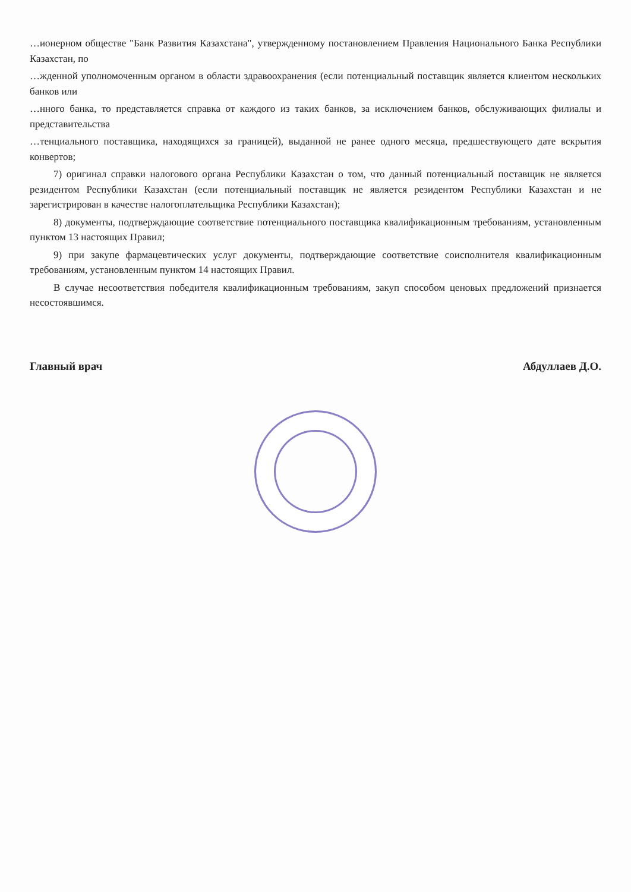…ионерном обществе "Банк Развития Казахстана", утвержденному постановлением Правления Национального Банка Республики Казахстан, по
…жденной уполномоченным органом в области здравоохранения (если потенциальный поставщик является клиентом нескольких банков или
…нного банка, то представляется справка от каждого из таких банков, за исключением банков, обслуживающих филиалы и представительства
…тенциального поставщика, находящихся за границей), выданной не ранее одного месяца, предшествующего дате вскрытия конвертов;
7) оригинал справки налогового органа Республики Казахстан о том, что данный потенциальный поставщик не является резидентом Республики Казахстан (если потенциальный поставщик не является резидентом Республики Казахстан и не зарегистрирован в качестве налогоплательщика Республики Казахстан);
8) документы, подтверждающие соответствие потенциального поставщика квалификационным требованиям, установленным пунктом 13 настоящих Правил;
9) при закупе фармацевтических услуг документы, подтверждающие соответствие соисполнителя квалификационным требованиям, установленным пунктом 14 настоящих Правил.
В случае несоответствия победителя квалификационным требованиям, закуп способом ценовых предложений признается несостоявшимся.
Главный врач Абдуллаев Д.О.